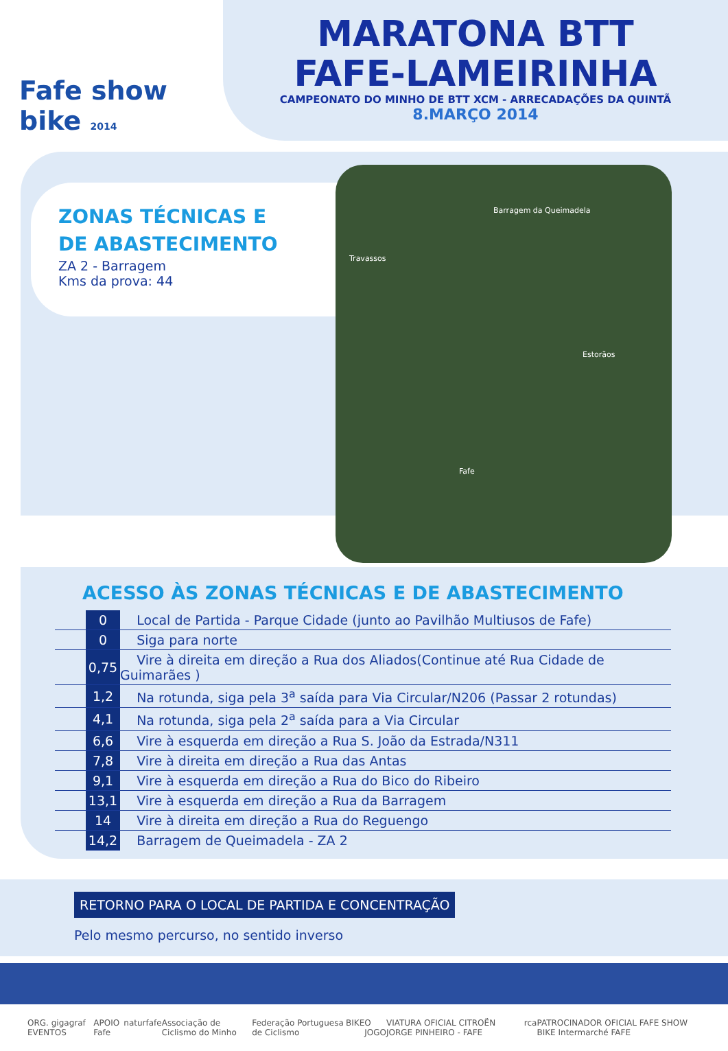Fafe show bike 2014
MARATONA BTT
FAFE-LAMEIRINHA
CAMPEONATO DO MINHO DE BTT XCM - ARRECADAÇÕES DA QUINTÃ
8.MARÇO 2014
ZONAS TÉCNICAS E
DE ABASTECIMENTO
ZA 2 - Barragem
Kms da prova: 44
Barragem da Queimadela
Fafe
Travassos
Estorãos
ACESSO ÀS ZONAS TÉCNICAS E DE ABASTECIMENTO
| | 0 | Local de Partida - Parque Cidade (junto ao Pavilhão Multiusos de Fafe) |
| | 0 | Siga para norte |
| | 0,75 | Vire à direita em direção a Rua dos Aliados(Continue até Rua Cidade de Guimarães ) |
| | 1,2 | Na rotunda, siga pela 3<sup>a</sup> saída para Via Circular/N206 (Passar 2 rotundas) |
| | 4,1 | Na rotunda, siga pela 2<sup>a</sup> saída para a Via Circular |
| | 6,6 | Vire à esquerda em direção a Rua S. João da Estrada/N311 |
| | 7,8 | Vire à direita em direção a Rua das Antas |
| | 9,1 | Vire à esquerda em direção a Rua do Bico do Ribeiro |
| | 13,1 | Vire à esquerda em direção a Rua da Barragem |
| | 14 | Vire à direita em direção a Rua do Reguengo |
| | 14,2 | Barragem de Queimadela - ZA 2 |
RETORNO PARA O LOCAL DE PARTIDA E CONCENTRAÇÃO
Pelo mesmo percurso, no sentido inverso
ORG. gigagraf EVENTOS APOIO Fafe naturfafe Associação de Ciclismo do Minho Federação Portuguesa de Ciclismo BIKE O JOGO VIATURA OFICIAL CITROËN JORGE PINHEIRO - FAFE rca PATROCINADOR OFICIAL FAFE SHOW BIKE Intermarché FAFE